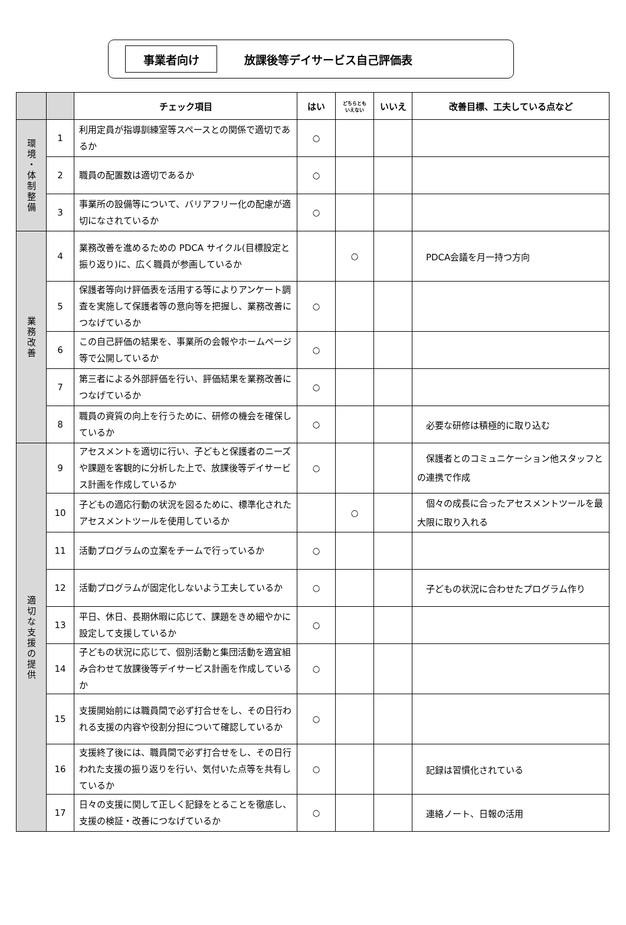事業者向け
放課後等デイサービス自己評価表
| | | チェック項目 | はい | どちらとも いえない | いいえ | 改善目標、工夫している点など |
| --- | --- | --- | --- | --- | --- | --- |
| 環 境 ・ 体 制 整 備 | 1 | 利用定員が指導訓練室等スペースとの関係で適切であるか | ○ | | | |
| | 2 | 職員の配置数は適切であるか | ○ | | | |
| | 3 | 事業所の設備等について、バリアフリー化の配慮が適切になされているか | ○ | | | |
| 業 務 改 善 | 4 | 業務改善を進めるための PDCA サイクル(目標設定と振り返り)に、広く職員が参画しているか | | ○ | | PDCA会議を月一持つ方向 |
| | 5 | 保護者等向け評価表を活用する等によりアンケート調査を実施して保護者等の意向等を把握し、業務改善につなげているか | ○ | | | |
| | 6 | この自己評価の結果を、事業所の会報やホームページ等で公開しているか | ○ | | | |
| | 7 | 第三者による外部評価を行い、評価結果を業務改善につなげているか | ○ | | | |
| | 8 | 職員の資質の向上を行うために、研修の機会を確保しているか | ○ | | | 必要な研修は積極的に取り込む |
| 適 切 な 支 援 の 提 供 | 9 | アセスメントを適切に行い、子どもと保護者のニーズや課題を客観的に分析した上で、放課後等デイサービス計画を作成しているか | ○ | | | 保護者とのコミュニケーション他スタッフとの連携で作成 |
| | 10 | 子どもの適応行動の状況を図るために、標準化されたアセスメントツールを使用しているか | | ○ | | 個々の成長に合ったアセスメントツールを最大限に取り入れる |
| | 11 | 活動プログラムの立案をチームで行っているか | ○ | | | |
| | 12 | 活動プログラムが固定化しないよう工夫しているか | ○ | | | 子どもの状況に合わせたプログラム作り |
| | 13 | 平日、休日、長期休暇に応じて、課題をきめ細やかに設定して支援しているか | ○ | | | |
| | 14 | 子どもの状況に応じて、個別活動と集団活動を適宜組み合わせて放課後等デイサービス計画を作成しているか | ○ | | | |
| | 15 | 支援開始前には職員間で必ず打合せをし、その日行われる支援の内容や役割分担について確認しているか | ○ | | | |
| | 16 | 支援終了後には、職員間で必ず打合せをし、その日行われた支援の振り返りを行い、気付いた点等を共有しているか | ○ | | | 記録は習慣化されている |
| | 17 | 日々の支援に関して正しく記録をとることを徹底し、支援の検証・改善につなげているか | ○ | | | 連絡ノート、日報の活用 |